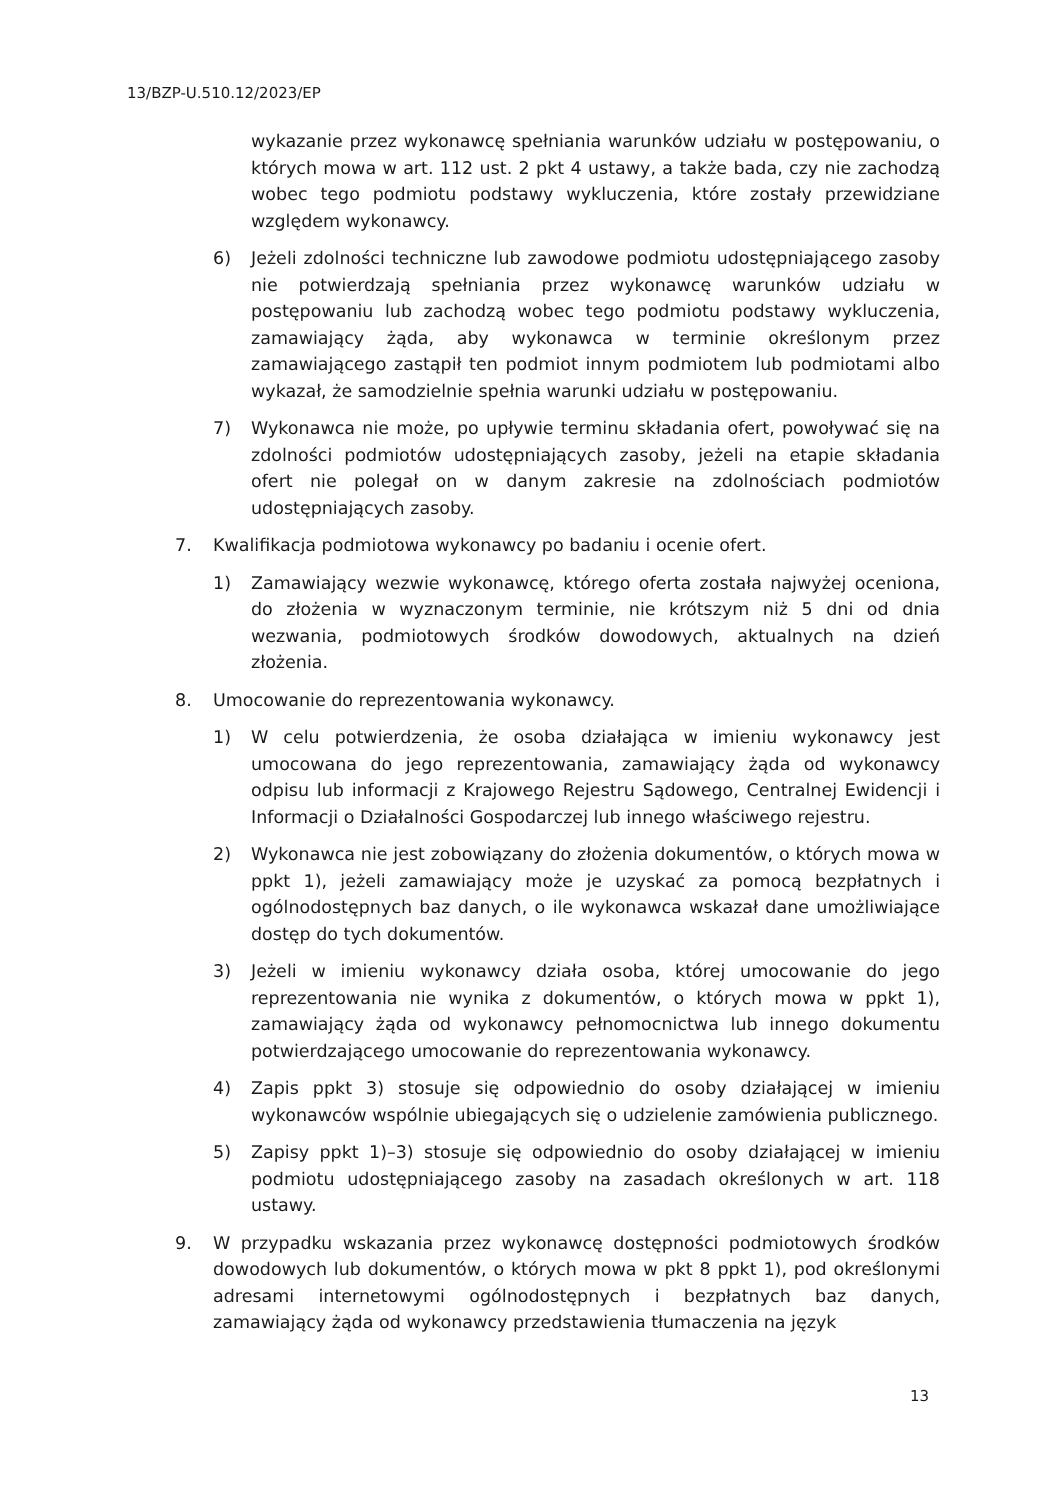13/BZP-U.510.12/2023/EP
wykazanie przez wykonawcę spełniania warunków udziału w postępowaniu, o których mowa w art. 112 ust. 2 pkt 4 ustawy, a także bada, czy nie zachodzą wobec tego podmiotu podstawy wykluczenia, które zostały przewidziane względem wykonawcy.
6) Jeżeli zdolności techniczne lub zawodowe podmiotu udostępniającego zasoby nie potwierdzają spełniania przez wykonawcę warunków udziału w postępowaniu lub zachodzą wobec tego podmiotu podstawy wykluczenia, zamawiający żąda, aby wykonawca w terminie określonym przez zamawiającego zastąpił ten podmiot innym podmiotem lub podmiotami albo wykazał, że samodzielnie spełnia warunki udziału w postępowaniu.
7) Wykonawca nie może, po upływie terminu składania ofert, powoływać się na zdolności podmiotów udostępniających zasoby, jeżeli na etapie składania ofert nie polegał on w danym zakresie na zdolnościach podmiotów udostępniających zasoby.
7. Kwalifikacja podmiotowa wykonawcy po badaniu i ocenie ofert.
1) Zamawiający wezwie wykonawcę, którego oferta została najwyżej oceniona, do złożenia w wyznaczonym terminie, nie krótszym niż 5 dni od dnia wezwania, podmiotowych środków dowodowych, aktualnych na dzień złożenia.
8. Umocowanie do reprezentowania wykonawcy.
1) W celu potwierdzenia, że osoba działająca w imieniu wykonawcy jest umocowana do jego reprezentowania, zamawiający żąda od wykonawcy odpisu lub informacji z Krajowego Rejestru Sądowego, Centralnej Ewidencji i Informacji o Działalności Gospodarczej lub innego właściwego rejestru.
2) Wykonawca nie jest zobowiązany do złożenia dokumentów, o których mowa w ppkt 1), jeżeli zamawiający może je uzyskać za pomocą bezpłatnych i ogólnodostępnych baz danych, o ile wykonawca wskazał dane umożliwiające dostęp do tych dokumentów.
3) Jeżeli w imieniu wykonawcy działa osoba, której umocowanie do jego reprezentowania nie wynika z dokumentów, o których mowa w ppkt 1), zamawiający żąda od wykonawcy pełnomocnictwa lub innego dokumentu potwierdzającego umocowanie do reprezentowania wykonawcy.
4) Zapis ppkt 3) stosuje się odpowiednio do osoby działającej w imieniu wykonawców wspólnie ubiegających się o udzielenie zamówienia publicznego.
5) Zapisy ppkt 1)–3) stosuje się odpowiednio do osoby działającej w imieniu podmiotu udostępniającego zasoby na zasadach określonych w art. 118 ustawy.
9. W przypadku wskazania przez wykonawcę dostępności podmiotowych środków dowodowych lub dokumentów, o których mowa w pkt 8 ppkt 1), pod określonymi adresami internetowymi ogólnodostępnych i bezpłatnych baz danych, zamawiający żąda od wykonawcy przedstawienia tłumaczenia na język
13